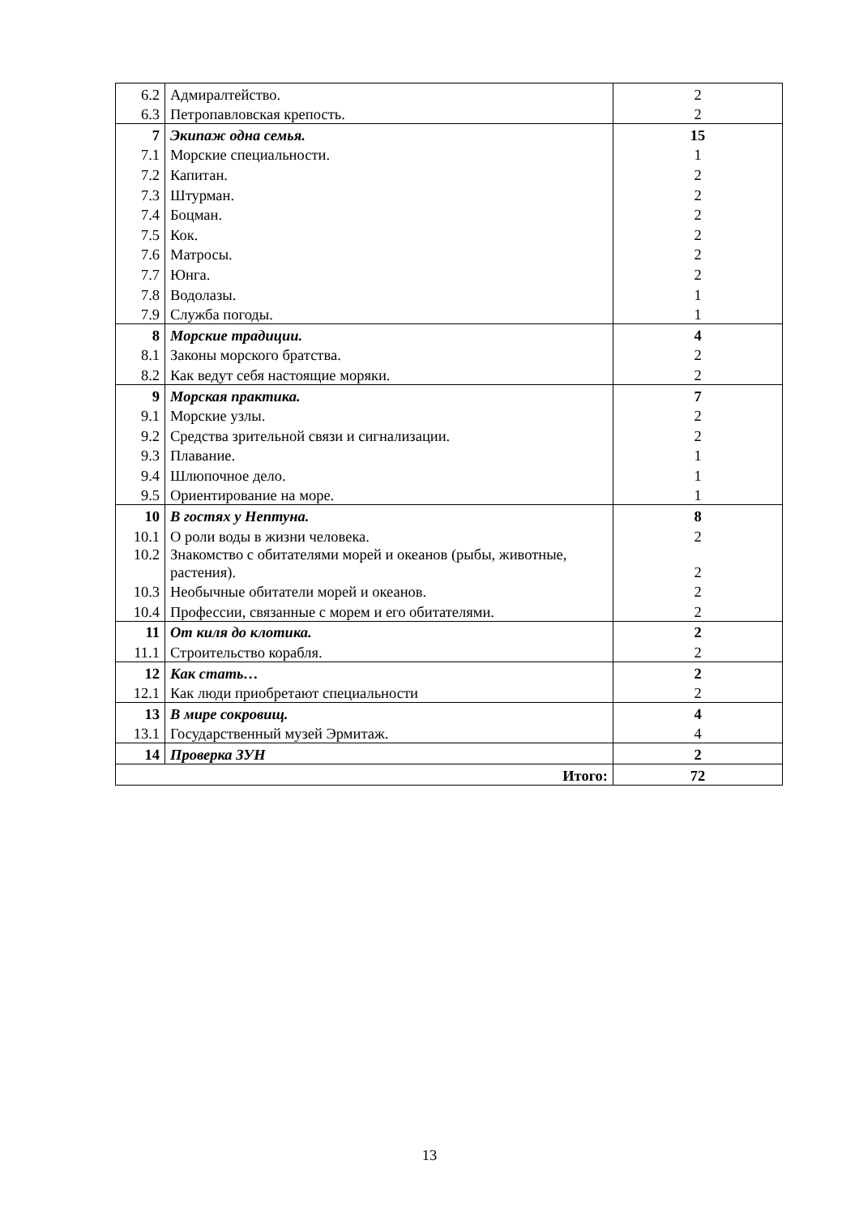| 6.2 | Адмиралтейство. | 2 |
| 6.3 | Петропавловская крепость. | 2 |
| 7 | Экипаж одна семья. | 15 |
| 7.1 | Морские специальности. | 1 |
| 7.2 | Капитан. | 2 |
| 7.3 | Штурман. | 2 |
| 7.4 | Боцман. | 2 |
| 7.5 | Кок. | 2 |
| 7.6 | Матросы. | 2 |
| 7.7 | Юнга. | 2 |
| 7.8 | Водолазы. | 1 |
| 7.9 | Служба погоды. | 1 |
| 8 | Морские традиции. | 4 |
| 8.1 | Законы морского братства. | 2 |
| 8.2 | Как ведут себя настоящие моряки. | 2 |
| 9 | Морская практика. | 7 |
| 9.1 | Морские узлы. | 2 |
| 9.2 | Средства зрительной связи и сигнализации. | 2 |
| 9.3 | Плавание. | 1 |
| 9.4 | Шлюпочное дело. | 1 |
| 9.5 | Ориентирование на море. | 1 |
| 10 | В гостях у Нептуна. | 8 |
| 10.1 | О роли воды в жизни человека. | 2 |
| 10.2 | Знакомство с обитателями морей и океанов (рыбы, животные, растения). | 2 |
| 10.3 | Необычные обитатели морей и океанов. | 2 |
| 10.4 | Профессии, связанные с морем и его обитателями. | 2 |
| 11 | От киля до клотика. | 2 |
| 11.1 | Строительство корабля. | 2 |
| 12 | Как стать… | 2 |
| 12.1 | Как люди приобретают специальности | 2 |
| 13 | В мире сокровищ. | 4 |
| 13.1 | Государственный музей Эрмитаж. | 4 |
| 14 | Проверка ЗУН | 2 |
| Итого: | | 72 |
13